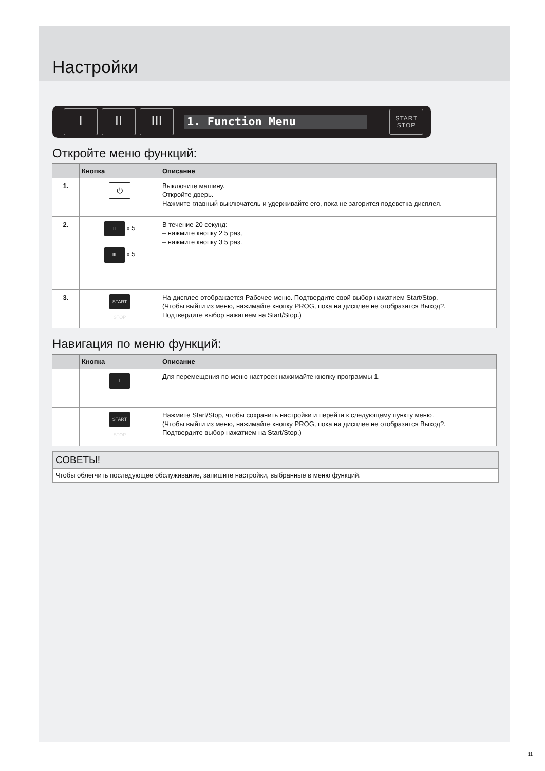Настройки
I II III
1. Function Menu
START
STOP
Откройте меню функций:
| | Кнопка | Описание |
| --- | --- | --- |
| 1. | ⏻ | Выключите машину. Откройте дверь. Нажмите главный выключатель и удерживайте его, пока не загорится подсветка дисплея. |
| 2. | II x 5 III x 5 | В течение 20 секунд: – нажмите кнопку 2 5 раз, – нажмите кнопку 3 5 раз. |
| 3. | START STOP | На дисплее отображается Рабочее меню. Подтвердите свой выбор нажатием Start/Stop. (Чтобы выйти из меню, нажимайте кнопку PROG, пока на дисплее не отобразится Выход?. Подтвердите выбор нажатием на Start/Stop.) |
Навигация по меню функций:
| | Кнопка | Описание |
| --- | --- | --- |
| | I | Для перемещения по меню настроек нажимайте кнопку программы 1. |
| | START STOP | Нажмите Start/Stop, чтобы сохранить настройки и перейти к следующему пункту меню. (Чтобы выйти из меню, нажимайте кнопку PROG, пока на дисплее не отобразится Выход?. Подтвердите выбор нажатием на Start/Stop.) |
СОВЕТЫ!
Чтобы облегчить последующее обслуживание, запишите настройки, выбранные в меню функций.
11